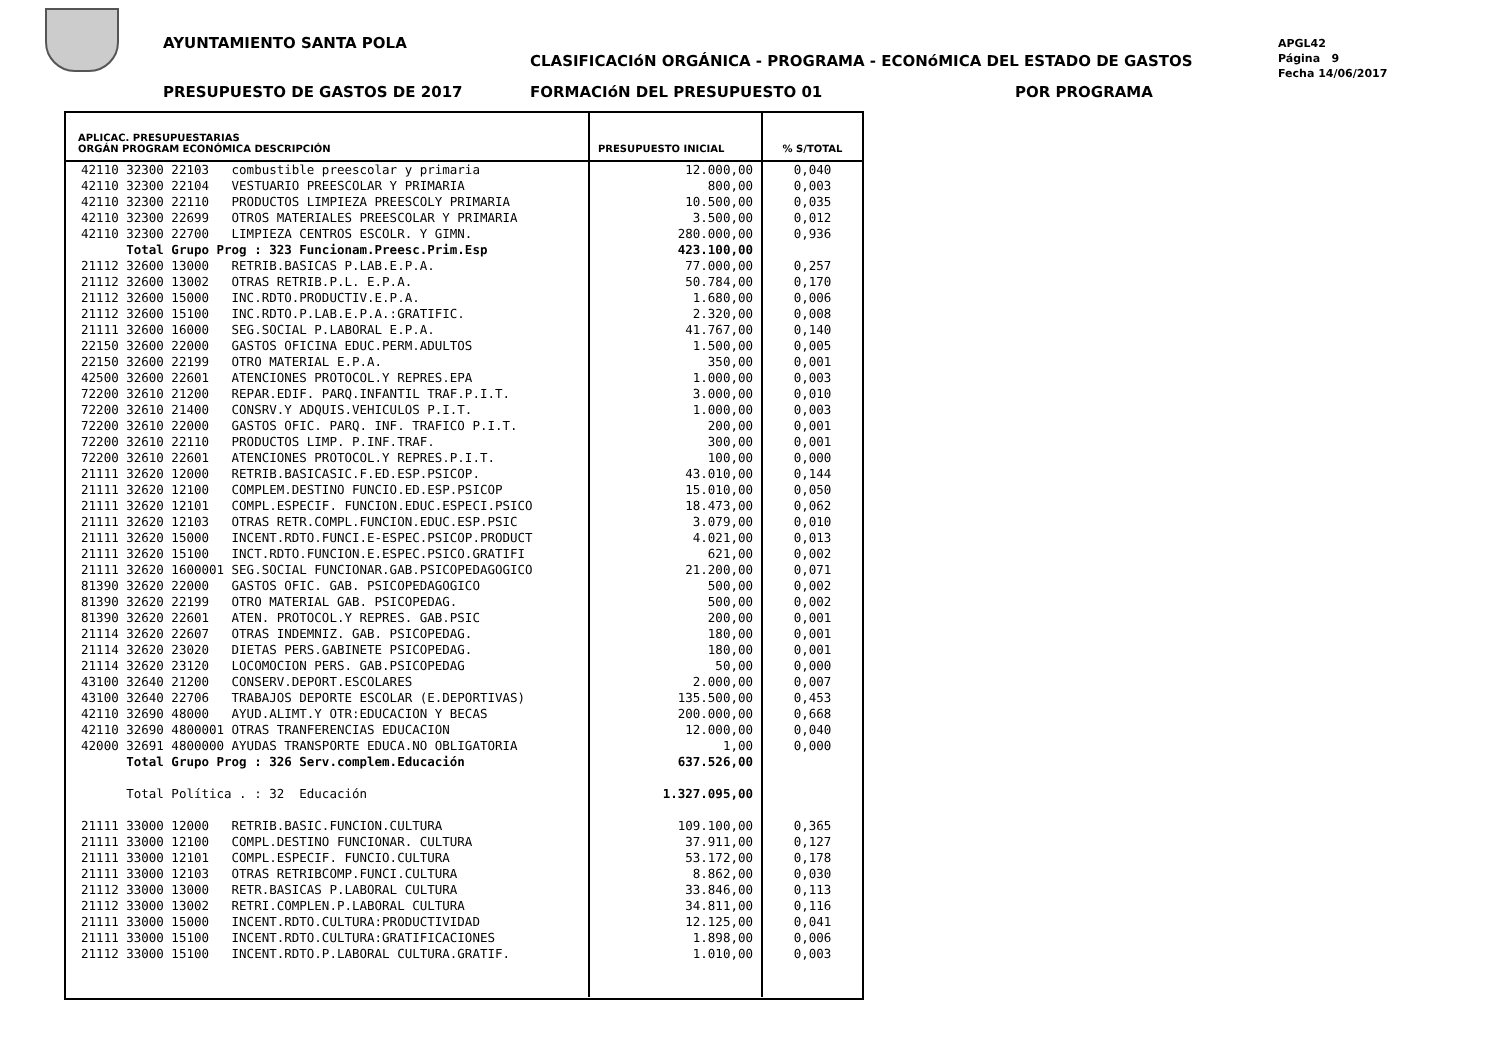AYUNTAMIENTO SANTA POLA
CLASIFICACIóN ORGÁNICA - PROGRAMA - ECONóMICA DEL ESTADO DE GASTOS
PRESUPUESTO DE GASTOS DE 2017 FORMACIóN DEL PRESUPUESTO 01 POR PROGRAMA
APGL42
Página 9
Fecha 14/06/2017
| APLICAC. PRESUPUESTARIAS ORGÁN PROGRAM ECONÓMICA DESCRIPCIÓN | PRESUPUESTO INICIAL | % S/TOTAL |
| --- | --- | --- |
| 42110 32300 22103 combustible preescolar y primaria | 12.000,00 | 0,040 |
| 42110 32300 22104 VESTUARIO PREESCOLAR Y PRIMARIA | 800,00 | 0,003 |
| 42110 32300 22110 PRODUCTOS LIMPIEZA PREESCOLY PRIMARIA | 10.500,00 | 0,035 |
| 42110 32300 22699 OTROS MATERIALES PREESCOLAR Y PRIMARIA | 3.500,00 | 0,012 |
| 42110 32300 22700 LIMPIEZA CENTROS ESCOLR. Y GIMN. | 280.000,00 | 0,936 |
| Total Grupo Prog : 323 Funcionam.Preesc.Prim.Esp | 423.100,00 | |
| 21112 32600 13000 RETRIB.BASICAS P.LAB.E.P.A. | 77.000,00 | 0,257 |
| 21112 32600 13002 OTRAS RETRIB.P.L. E.P.A. | 50.784,00 | 0,170 |
| 21112 32600 15000 INC.RDTO.PRODUCTIV.E.P.A. | 1.680,00 | 0,006 |
| 21112 32600 15100 INC.RDTO.P.LAB.E.P.A.:GRATIFIC. | 2.320,00 | 0,008 |
| 21111 32600 16000 SEG.SOCIAL P.LABORAL E.P.A. | 41.767,00 | 0,140 |
| 22150 32600 22000 GASTOS OFICINA EDUC.PERM.ADULTOS | 1.500,00 | 0,005 |
| 22150 32600 22199 OTRO MATERIAL E.P.A. | 350,00 | 0,001 |
| 42500 32600 22601 ATENCIONES PROTOCOL.Y REPRES.EPA | 1.000,00 | 0,003 |
| 72200 32610 21200 REPAR.EDIF. PARQ.INFANTIL TRAF.P.I.T. | 3.000,00 | 0,010 |
| 72200 32610 21400 CONSRV.Y ADQUIS.VEHICULOS P.I.T. | 1.000,00 | 0,003 |
| 72200 32610 22000 GASTOS OFIC. PARQ. INF. TRAFICO P.I.T. | 200,00 | 0,001 |
| 72200 32610 22110 PRODUCTOS LIMP. P.INF.TRAF. | 300,00 | 0,001 |
| 72200 32610 22601 ATENCIONES PROTOCOL.Y REPRES.P.I.T. | 100,00 | 0,000 |
| 21111 32620 12000 RETRIB.BASICASIC.F.ED.ESP.PSICOP. | 43.010,00 | 0,144 |
| 21111 32620 12100 COMPLEM.DESTINO FUNCIO.ED.ESP.PSICOP | 15.010,00 | 0,050 |
| 21111 32620 12101 COMPL.ESPECIF. FUNCION.EDUC.ESPECI.PSICO | 18.473,00 | 0,062 |
| 21111 32620 12103 OTRAS RETR.COMPL.FUNCION.EDUC.ESP.PSIC | 3.079,00 | 0,010 |
| 21111 32620 15000 INCENT.RDTO.FUNCI.E-ESPEC.PSICOP.PRODUCT | 4.021,00 | 0,013 |
| 21111 32620 15100 INCT.RDTO.FUNCION.E.ESPEC.PSICO.GRATIFI | 621,00 | 0,002 |
| 21111 32620 1600001 SEG.SOCIAL FUNCIONAR.GAB.PSICOPEDAGOGICO | 21.200,00 | 0,071 |
| 81390 32620 22000 GASTOS OFIC. GAB. PSICOPEDAGOGICO | 500,00 | 0,002 |
| 81390 32620 22199 OTRO MATERIAL GAB. PSICOPEDAG. | 500,00 | 0,002 |
| 81390 32620 22601 ATEN. PROTOCOL.Y REPRES. GAB.PSIC | 200,00 | 0,001 |
| 21114 32620 22607 OTRAS INDEMNIZ. GAB. PSICOPEDAG. | 180,00 | 0,001 |
| 21114 32620 23020 DIETAS PERS.GABINETE PSICOPEDAG. | 180,00 | 0,001 |
| 21114 32620 23120 LOCOMOCION PERS. GAB.PSICOPEDAG | 50,00 | 0,000 |
| 43100 32640 21200 CONSERV.DEPORT.ESCOLARES | 2.000,00 | 0,007 |
| 43100 32640 22706 TRABAJOS DEPORTE ESCOLAR (E.DEPORTIVAS) | 135.500,00 | 0,453 |
| 42110 32690 48000 AYUD.ALIMT.Y OTR:EDUCACION Y BECAS | 200.000,00 | 0,668 |
| 42110 32690 4800001 OTRAS TRANFERENCIAS EDUCACION | 12.000,00 | 0,040 |
| 42000 32691 4800000 AYUDAS TRANSPORTE EDUCA.NO OBLIGATORIA | 1,00 | 0,000 |
| Total Grupo Prog : 326 Serv.complem.Educación | 637.526,00 | |
| Total Política . : 32 Educación | 1.327.095,00 | |
| 21111 33000 12000 RETRIB.BASIC.FUNCION.CULTURA | 109.100,00 | 0,365 |
| 21111 33000 12100 COMPL.DESTINO FUNCIONAR. CULTURA | 37.911,00 | 0,127 |
| 21111 33000 12101 COMPL.ESPECIF. FUNCIO.CULTURA | 53.172,00 | 0,178 |
| 21111 33000 12103 OTRAS RETRIBCOMP.FUNCI.CULTURA | 8.862,00 | 0,030 |
| 21112 33000 13000 RETR.BASICAS P.LABORAL CULTURA | 33.846,00 | 0,113 |
| 21112 33000 13002 RETRI.COMPLEN.P.LABORAL CULTURA | 34.811,00 | 0,116 |
| 21111 33000 15000 INCENT.RDTO.CULTURA:PRODUCTIVIDAD | 12.125,00 | 0,041 |
| 21111 33000 15100 INCENT.RDTO.CULTURA:GRATIFICACIONES | 1.898,00 | 0,006 |
| 21112 33000 15100 INCENT.RDTO.P.LABORAL CULTURA.GRATIF. | 1.010,00 | 0,003 |